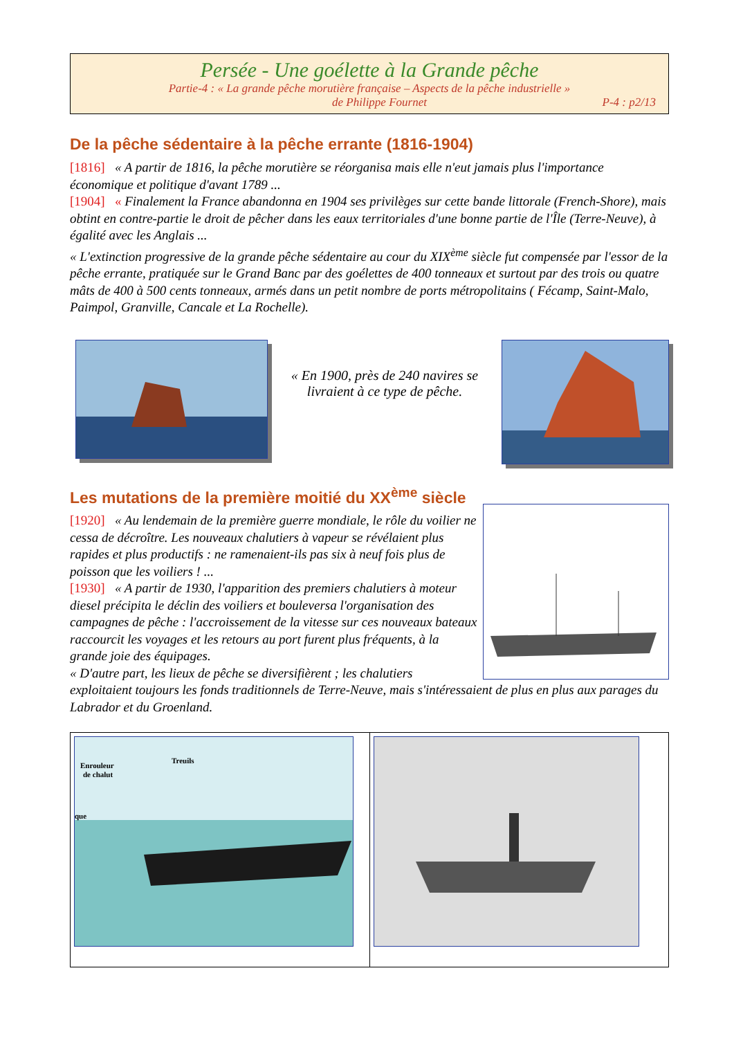Persée - Une goélette à la Grande pêche
Partie-4 : « La grande pêche morutière française – Aspects de la pêche industrielle »
de Philippe Fournet P-4 : p2/13
De la pêche sédentaire à la pêche errante (1816-1904)
[1816] « A partir de 1816, la pêche morutière se réorganisa mais elle n'eut jamais plus l'importance économique et politique d'avant 1789 ...
[1904] « Finalement la France abandonna en 1904 ses privilèges sur cette bande littorale (French-Shore), mais obtint en contre-partie le droit de pêcher dans les eaux territoriales d'une bonne partie de l'Île (Terre-Neuve), à égalité avec les Anglais ...
« L'extinction progressive de la grande pêche sédentaire au cour du XIX<sup>ème</sup> siècle fut compensée par l'essor de la pêche errante, pratiquée sur le Grand Banc par des goélettes de 400 tonneaux et surtout par des trois ou quatre mâts de 400 à 500 cents tonneaux, armés dans un petit nombre de ports métropolitains ( Fécamp, Saint-Malo, Paimpol, Granville, Cancale et La Rochelle).
« En 1900, près de 240 navires se livraient à ce type de pêche.
Les mutations de la première moitié du XX<sup>ème</sup> siècle
[1920] « Au lendemain de la première guerre mondiale, le rôle du voilier ne cessa de décroître. Les nouveaux chalutiers à vapeur se révélaient plus rapides et plus productifs : ne ramenaient-ils pas six à neuf fois plus de poisson que les voiliers ! ...
[1930] « A partir de 1930, l'apparition des premiers chalutiers à moteur diesel précipita le déclin des voiliers et bouleversa l'organisation des campagnes de pêche : l'accroissement de la vitesse sur ces nouveaux bateaux raccourcit les voyages et les retours au port furent plus fréquents, à la grande joie des équipages.
« D'autre part, les lieux de pêche se diversifièrent ; les chalutiers
exploitaient toujours les fonds traditionnels de Terre-Neuve, mais s'intéressaient de plus en plus aux parages du Labrador et du Groenland.
Enrouleur
de chalut
Treuils
que